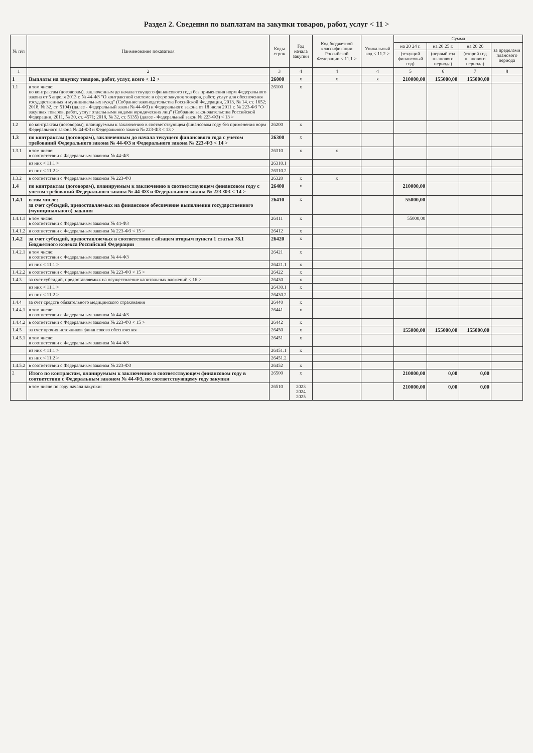Раздел 2. Сведения по выплатам на закупки товаров, работ, услуг < 11 >
| № п/п | Наименование показателя | Коды строк | Год начала закупки | Код бюджетной классификации Российской Федерации < 11.1 > | Уникальный код < 11.2 > | Сумма | | | |
| --- | --- | --- | --- | --- | --- | --- | --- | --- | --- |
| | | | | | | на 20 24 г. | на 20 25 г. | на 20 26 | за пределами планового периода |
| | | | | | | (текущий финансовый год) | (первый год планового периода) | (второй год планового периода) | |
| 1 | 2 | 3 | 4 | 4 | 4 | 5 | 6 | 7 | 8 |
| 1 | Выплаты на закупку товаров, работ, услуг, всего < 12 > | 26000 | x | x | x | 210000,00 | 155000,00 | 155000,00 | |
| 1.1 | в том числе: по контрактам (договорам), заключенным до начала текущего финансового года без применения норм Федерального закона от 5 апреля 2013 г. № 44-ФЗ "О контрактной системе в сфере закупок товаров, работ, услуг для обеспечения государственных и муниципальных нужд" (Собрание законодательства Российской Федерации, 2013, № 14, ст. 1652; 2018, № 32, ст. 5104) (далее - Федеральный закон № 44-ФЗ) и Федерального закона от 18 июля 2011 г. № 223-ФЗ "О закупках товаров, работ, услуг отдельными видами юридических лиц" (Собрание законодательства Российской Федерации, 2011, № 30, ст. 4571; 2018, № 32, ст. 5135) (далее - Федеральный закон № 223-ФЗ) < 13 > | 26100 | x | | | | | | |
| 1.2 | по контрактам (договорам), планируемым к заключению в соответствующем финансовом году без применения норм Федерального закона № 44-ФЗ и Федерального закона № 223-ФЗ < 13 > | 26200 | x | | | | | | |
| 1.3 | по контрактам (договорам), заключенным до начала текущего финансового года с учетом требований Федерального закона № 44-ФЗ и Федерального закона № 223-ФЗ < 14 > | 26300 | x | | | | | | |
| 1.3.1 | в том числе: в соответствии с Федеральным законом № 44-ФЗ | 26310 | x | x | | | | | |
| | из них < 11.1 > | 26310.1 | | | | | | | |
| | из них < 11.2 > | 26310.2 | | | | | | | |
| 1.3.2 | в соответствии с Федеральным законом № 223-ФЗ | 26320 | x | x | | | | | |
| 1.4 | по контрактам (договорам), планируемым к заключению в соответствующем финансовом году с учетом требований Федерального закона № 44-ФЗ и Федерального закона № 223-ФЗ < 14 > | 26400 | x | | | 210000,00 | | | |
| 1.4.1 | в том числе: за счет субсидий, предоставляемых на финансовое обеспечение выполнения государственного (муниципального) задания | 26410 | x | | | 55000,00 | | | |
| 1.4.1.1 | в том числе: в соответствии с Федеральным законом № 44-ФЗ | 26411 | x | | | 55000,00 | | | |
| 1.4.1.2 | в соответствии с Федеральным законом № 223-ФЗ < 15 > | 26412 | x | | | | | | |
| 1.4.2 | за счет субсидий, предоставляемых в соответствии с абзацем вторым пункта 1 статьи 78.1 Бюджетного кодекса Российской Федерации | 26420 | x | | | | | | |
| 1.4.2.1 | в том числе: в соответствии с Федеральным законом № 44-ФЗ | 26421 | x | | | | | | |
| | из них < 11.1 > | 26421.1 | x | | | | | | |
| 1.4.2.2 | в соответствии с Федеральным законом № 223-ФЗ < 15 > | 26422 | x | | | | | | |
| 1.4.3 | за счет субсидий, предоставляемых на осуществление капитальных вложений < 16 > | 26430 | x | | | | | | |
| | из них < 11.1 > | 26430.1 | x | | | | | | |
| | из них < 11.2 > | 26430.2 | | | | | | | |
| 1.4.4 | за счет средств обязательного медицинского страхования | 26440 | x | | | | | | |
| 1.4.4.1 | в том числе: в соответствии с Федеральным законом № 44-ФЗ | 26441 | x | | | | | | |
| 1.4.4.2 | в соответствии с Федеральным законом № 223-ФЗ < 15 > | 26442 | x | | | | | | |
| 1.4.5 | за счет прочих источников финансового обеспечения | 26450 | x | | | 155000,00 | 155000,00 | 155000,00 | |
| 1.4.5.1 | в том числе: в соответствии с Федеральным законом № 44-ФЗ | 26451 | x | | | | | | |
| | из них < 11.1 > | 26451.1 | x | | | | | | |
| | из них < 11.2 > | 26451.2 | | | | | | | |
| 1.4.5.2 | в соответствии с Федеральным законом № 223-ФЗ | 26452 | x | | | | | | |
| 2 | Итого по контрактам, планируемым к заключению в соответствующем финансовом году в соответствии с Федеральным законом № 44-ФЗ, по соответствующему году закупки | 26500 | x | | | 210000,00 | 0,00 | 0,00 | |
| | в том числе по году начала закупки: | 26510 | 2023 2024 2025 | | | 210000,00 | 0,00 | 0,00 | |